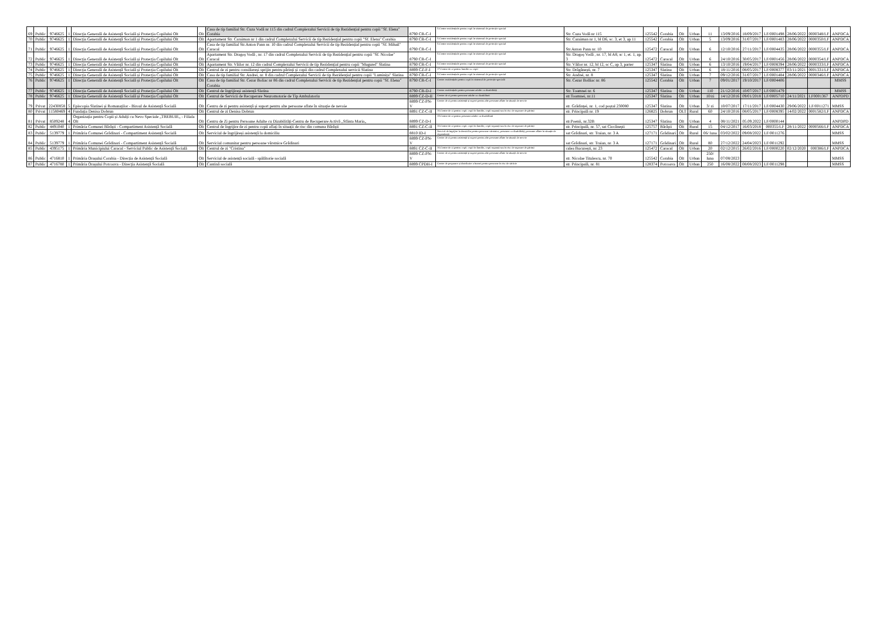| 69 | Public | 9746625 | 1 | Direcția Generală de Asistență Socială și Protecția Copilului Olt | Olt | Casa de tip familial Str. Cuza Vodă nr 115 din cadrul Complexului Servicii de tip Rezidențial pentru copii "Sf. Elena" Corabia | 8790 CR-C-I | 5.Centre rezidențiale pentru copii în sistemul de protecție special | Str. Cuza Vodă nr 115 | 125542 | Corabia | Olt | Urban | 11 | 13/09/2016 | 18/09/2017 | LF/0001498 | 28/06/2022 | 0000348/LF | ANPDCA |
| 70 | Public | 9746625 | 1 | Direcția Generală de Asistență Socială și Protecția Copilului Olt | Olt | Apartament Str. Caraiman nr 1 din cadrul Complexului Servicii de tip Rezidențial pentru copii "Sf. Elena" Corabia | 8790 CR-C-I | 5.Centre rezidențiale pentru copii în sistemul de protecție special | Str. Caraiman nr 1, bl D6, sc. 3, et 3, ap 11 | 125542 | Corabia | Olt | Urban | 5 | 13/09/2016 | 31/07/2017 | LF/0001483 | 28/06/2022 | 0000350/LF | ANPDCA |
| 71 | Public | 9746625 | 1 | Direcția Generală de Asistență Socială și Protecția Copilului Olt | Olt | Casa de tip familial Str.Anton Pann nr. 10 din cadrul Complexului Servicii de tip Rezidențial pentru copii "Sf. Mihail" Caracal | 8790 CR-C-I | 5.Centre rezidențiale pentru copii în sistemul de protecție special | Str.Anton Pann nr. 10 | 125472 | Caracal | Olt | Urban | 6 | 12/10/2016 | 27/11/2017 | LF/0004435 | 28/06/2022 | 0000355/LF | ANPDCA |
| 72 | Public | 9746625 | 1 | Direcția Generală de Asistență Socială și Protecția Copilului Olt | Olt | Apartament Str. Dragoș Vodă , nr. 17 din cadrul Complexului Servicii de tip Rezidențial pentru copii "Sf. Nicolae" Caracal | 8790 CR-C-I | 5.Centre rezidențiale pentru copii în sistemul de protecție special | Str. Dragoș Vodă , nr. 17, bl A8, sc 1, et. 1, ap. 3 | 125472 | Caracal | Olt | Urban | 6 | 24/10/2016 | 30/05/2017 | LF/0001456 | 28/06/2022 | 0000354/LF | ANPDCA |
| 73 | Public | 9746625 | 1 | Direcția Generală de Asistență Socială și Protecția Copilului Olt | Olt | Apartament Str. Văilor nr. 12 din cadrul Complexului Servicii de tip Rezidențial pentru copii "Mugurel" Slatina | 8790 CR-C-I | 5.Centre rezidențiale pentru copii în sistemul de protecție special | Str. Văilor nr. 12, bl 12, sc C, ap 3, parter | 125347 | Slatina | Olt | Urban | 6 | 13/10/2016 | 19/04/2017 | LF/0008394 | 28/06/2022 | 0000333/LF | ANPDCA |
| 74 | Public | 9746625 | 1 | Direcția Generală de Asistență Socială și Protecția Copilului Olt | Olt | Centrul de zi pentru consiliereși sprijin pentru părinți și copii din cadrul Complexului servicii Slatina | 8899 CZ-F-I | 17.Centre de zi pentru familie cu copii | Str. Drăgănești, nr. 7 | 125347 | Slatina | Olt | Urban | 6 | 18/11/2016 | 08/05/2017 | LF/0008377 | 03/11/2021 | 0001331/LF | ANPDCA |
| 75 | Public | 9746625 | 1 | Direcția Generală de Asistență Socială și Protecția Copilului Olt | Olt | Casa de tip familial Str. Andrei, nr. 8 din cadrul Complexului Servicii de tip Rezidențial pentru copii "Luminița" Slatina | 8790 CR-C-I | 5.Centre rezidențiale pentru copii în sistemul de protecție special | Str. Andrei, nr. 8 | 125347 | Slatina | Olt | Urban | 7 | 09/12/2016 | 31/07/2017 | LF/0001484 | 28/06/2022 | 0000346/LF | ANPDCA |
| 76 | Public | 9746625 | 1 | Direcția Generală de Asistență Socială și Protecția Copilului Olt | Olt | Casa de tip familial Str. Cezar Boliac nr 86 din cadrul Complexului Servicii de tip Rezidențial pentru copii "Sf. Elena" Corabia | 8790 CR-C-I | Centre rezidențiale pentru copii în sistemul de protecție specială | Str. Cezar Bolliac nr. 86 | 125542 | Corabia | Olt | Urban | 7 | 09/01/2017 | 19/10/2017 | LF/0004406 | | | MMSS |
| 77 | Public | 9746625 | 1 | Direcția Generală de Asistență Socială și Protecția Copilului Olt | Olt | Centrul de îngrijireși asistență Slatina | 8790 CR-D-I | Centre rezidențiale pentru persoane adulte cu dizabilități | Str. Toamnei nr. 6 | 125347 | Slatina | Olt | Urban | 110 | 21/12/2016 | 10/07/2017 | LF/0001479 | | | MMSS |
| 78 | Public | 9746625 | 1 | Direcția Generală de Asistență Socială și Protecția Copilului Olt | Olt | Centrul de Servicii de Recuperare Neuromotorie de Tip Ambulatoriu | 8899 CZ-D-II | Centre de zi pentru persoane adulte cu dizabilitati | str.Toamnei, nr.11 | 125347 | Slatina | Olt | Urban | 10/zi | 14/12/2016 | 09/01/2018 | LF/0005710 | 24/11/2021 | LF0001367 | ANPDPD |
| 79 | Privat | 22430858 | 5 | Episcopia Slatinei și Romanaților - Biroul de Asistență Socială | Olt | Centru de zi pentru asistență și suport pentru alte persoane aflate în situație de nevoie | 8899 CZ-PN-V | Centre de zi pentru asistență și suport pentru alte persoane aflate în situații de nevoie | str. Grădinței, nr. 1, cod poștal 230080 | 125347 | Slatina | Olt | Urban | 3/ zi | 10/07/2017 | 17/11/2017 | LF/0004430 | 29/06/2022 | LF/0011271 | MMSS |
| 80 | Privat | 11580469 | 4 | Fundația Denisa Dobrun | Olt | Centrul de zi Denisa Dobrun | 8891 CZ-C-II | 16.Centre de zi pentru copii: copii în familie, copii separați sau în risc de separare de părinți | str. Principală nr. 19 | 126825 | Dobrun | OLT | Rural | 60 | 24/10/2016 | 08/05/2017 | LF/0008395 | 14/02/2022 | 0001582/LF | ANPDCA |
| 81 | Privat | 8509248 | 4 | Organizația pentru Copii și Adulți cu Nevo Speciale „TREBUIE„ - Filiala Olt | Olt | Centru de Zi pentru Persoane Adulte cu Dizabilități-Centru de Recuperare Activă „Sfânta Maria„ | 8899 CZ-D-I | 15.Centre de zi pentru persoane adulte cu dizabilitati | str.Poenii, nr.32B | 125347 | Slatina | Olt | Urban | 4 | 08/11/2021 | 05.09.2022 | LF/0000144 | | | ANPDPD |
| 82 | Public | 4491040 | 1 | Primăria Comunei Bărăști - Compartiment Asistență Socială | Olt | Centrul de îngrijire de zi pentru copii aflați în situații de risc din comuna Bărăști | 8891 CZ-C-II | 16.Centre de zi pentru copii: copii în familie, copii separați sau în risc de separare de părinți | str. Principală, nr. 57, sat Ciocănești | 125757 | Bărăști | Olt | Rural | 15 | 04/12/2017 | 16/03/2018 | 000355/LF | 28/11/2022 | 0000566/LF | ANPDCA |
| 83 | Public | 5139779 | 1 | Primăria Comunei Grădinari - Compartiment Asistență Socială | Olt | Serviciul de îngrijireși asistență la domiciliu | 8810 ID-I | Servicii de îngrijire la domiciliu pentru persoane vârstnice, persoane cu dizabilități, persoane aflate în situație de dependență | sat Grădinari, str. Traian, nr. 3 A | 127171 | Grădinari | Olt | Rural | 06/ luna | 03/02/2022 | 09/08/2022 | LF/0011276 | | | MMSS |
| 84 | Public | 5139779 | 1 | Primăria Comunei Grădinari - Compartiment Asistență Socială | Olt | Serviciul comunitar pentru persoane vârstnice Grădinari | 8899 CZ-PN-V | Centre de zi pentru asistență și suport pentru alte persoane aflate în situații de nevoie | sat Grădinari, str. Traian, nr. 3 A | 127171 | Grădinari | Olt | Rural | 80 | 27/12/2022 | 24/04/2023 | LF/0011292 | | | MMSS |
| 85 | Public | 4395175 | 1 | Primăria Municipiului Caracal - Serviciul Public de Asistență Socială | Olt | Centrul de zi "Cristina" | 8891 CZ-C-II | 16.Centre de zi pentru copii: copii în familie, copii separați sau în risc de separare de părinți | calea București, nr. 23 | 125472 | Caracal | Olt | Urban | 20 | 02/12/2015 | 26/02/2016 | LF/0000220 | 02/12/2020 | 000386/LF | ANPDCA |
| 86 | Public | 4716810 | 1 | Primăria Orașului Corabia - Direcția de Asistență Socială | Olt | Serviciul de asistență socială - spălătorie socială | 8899 CZ-PN-V | Centre de zi pentru asistență și suport pentru alte persoane aflate în situații de nevoie | str. Nicolae Titulescu, nr. 70 | 125542 | Corabia | Olt | Urban | 250/ luna | 07/08/2023 | | | | | MMSS |
| 87 | Public | 4716780 | 1 | Primăria Orașului Potcoava - Direcția Asistență Socială | Olt | Cantină socială | 8899 CPDH-I | Centre de preparare și distribuire a hranei pentru persoane în risc de sărăcie | str. Principală, nr. 81 | 128374 | Potcoava | Olt | Urban | 250 | 16/08/2022 | 08/08/2023 | LF/0011298 | | | MMSS |